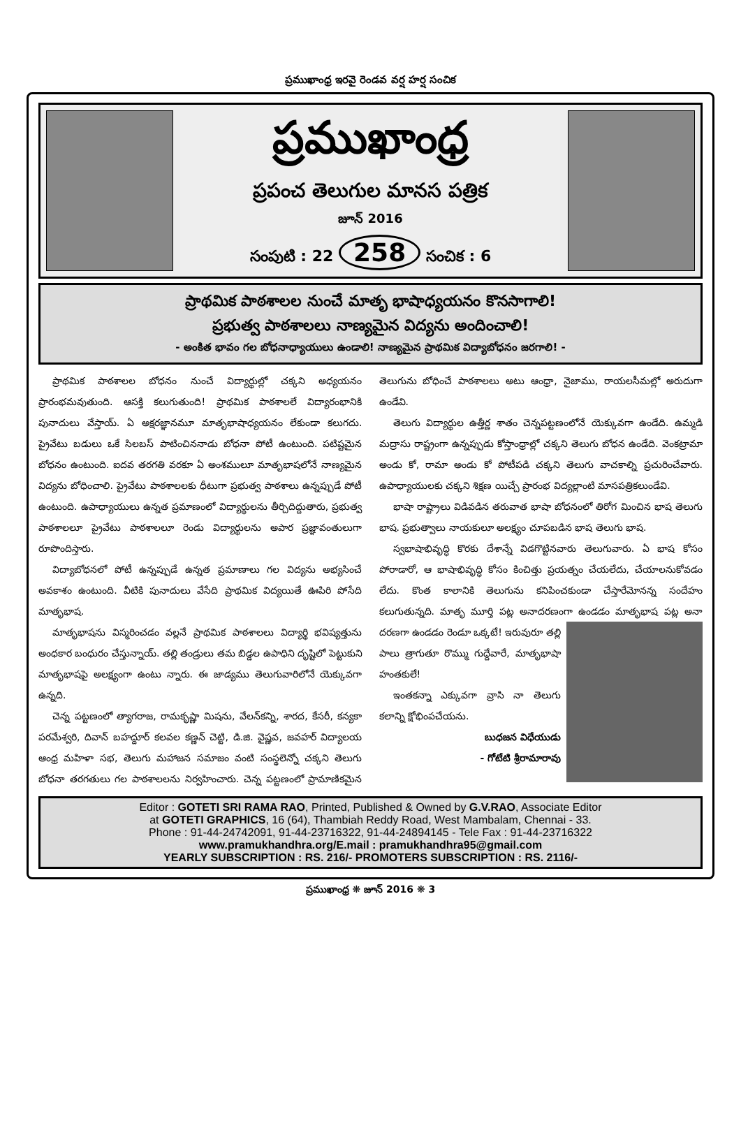ప్రముఖాంధ్ర ఇరవై రెండవ వర్ష హర్ష సంచిక
ప్రముఖాంధ్ర
ప్రపంచ తెలుగుల మానస పత్రిక
జూన్ 2016
సంపుటి : 22 258 సంచిక : 6
ప్రాథమిక పాఠశాలల నుంచే మాతృ భాషాధ్యయనం కొనసాగాలి!
ప్రభుత్వ పాఠశాలలు నాణ్యమైన విద్యను అందించాలి!
- అంకిత భావం గల బోధనాధ్యాయులు ఉండాలి! నాణ్యమైన ప్రాథమిక విద్యాబోధనం జరగాలి! -
ప్రాథమిక పాఠశాలల బోధనం నుంచే విద్యార్థుల్లో చక్కని అధ్యయనం ప్రారంభమవుతుంది. ఆసక్తి కలుగుతుంది! ప్రాథమిక పాఠశాలలే విద్యారంభానికి పునాదులు వేస్తాయ్. ఏ అక్షరజ్ఞానమూ మాతృభాషాధ్యయనం లేకుండా కలుగదు. ప్రైవేటు బడులు ఒకే సిలబస్ పాటించిననాడు బోధనా పోటీ ఉంటుంది. పటిష్టమైన బోధనం ఉంటుంది. ఐదవ తరగతి వరకూ ఏ అంశములూ మాతృభాషలోనే నాణ్యమైన విద్యను బోధించాలి. ప్రైవేటు పాఠశాలలకు ధీటుగా ప్రభుత్వ పాఠశాలు ఉన్నప్పుడే పోటీ ఉంటుంది. ఉపాధ్యాయులు ఉన్నత ప్రమాణంలో విద్యార్థులను తీర్చిదిద్దుతారు, ప్రభుత్వ పాఠశాలలూ ప్రైవేటు పాఠశాలలూ రెండు విద్యార్థులను అపార ప్రజ్ఞావంతులుగా రూపొందిస్తారు.
విద్యాబోధనలో పోటీ ఉన్నప్పుడే ఉన్నత ప్రమాణాలు గల విద్యను అభ్యసించే అవకాశం ఉంటుంది. వీటికి పునాదులు వేసేది ప్రాథమిక విద్యయితే ఊపిరి పోసేది మాతృభాష.
మాతృభాషను విస్మరించడం వల్లనే ప్రాథమిక పాఠశాలలు విద్యార్థి భవిష్యత్తును అంధకార బంధురం చేస్తున్నాయ్. తల్లి తండ్రులు తమ బిడ్డల ఉపాధిని దృష్టిలో పెట్టుకుని మాతృభాషపై అలక్ష్యంగా ఉంటు న్నారు. ఈ జాడ్యము తెలుగువారిలోనే యెక్కువగా ఉన్నది.
చెన్న పట్టణంలో త్యాగరాజ, రామకృష్ణా మిషను, వేలన్‌కన్ని, శారద, కేసరీ, కన్యకా పరమేశ్వరి, దివాన్ బహద్దూర్ కలవల కణ్ణన్ చెట్టి, డి.జి. వైష్ణవ, జవహర్ విద్యాలయ ఆంధ్ర మహిళా సభ, తెలుగు మహాజన సమాజం వంటి సంస్థలెన్నో చక్కని తెలుగు బోధనా తరగతులు గల పాఠశాలలను నిర్వహించారు. చెన్న పట్టణంలో ప్రామాణికమైన తెలుగును బోధించే పాఠశాలలు అటు ఆంధ్రా, నైజాము, రాయలసీమల్లో అరుదుగా ఉండేవి.
తెలుగు విద్యార్థుల ఉత్తీర్ణ శాతం చెన్నపట్టణంలోనే యెక్కువగా ఉండేది. ఉమ్మడి మద్రాసు రాష్ట్రంగా ఉన్నప్పుడు కోస్తాంధ్రాల్లో చక్కని తెలుగు బోధన ఉండేది. వెంకట్రామా అండు కో, రామా అండు కో పోటీపడి చక్కని తెలుగు వాచకాల్ని ప్రచురించేవారు. ఉపాధ్యాయులకు చక్కని శిక్షణ యిచ్చే ప్రారంభ విద్యల్లాంటి మాసపత్రికలుండేవి.
భాషా రాష్ట్రాలు విడివడిన తరువాత భాషా బోధనంలో తిరోగ మించిన భాష తెలుగు భాష. ప్రభుత్వాలు నాయకులూ అలక్ష్యం చూపబడిన భాష తెలుగు భాష.
స్వభాషాభివృద్ధి కొరకు దేశాన్నే విడగొట్టినవారు తెలుగువారు. ఏ భాష కోసం పోరాడారో, ఆ భాషాభివృద్ధి కోసం కించిత్తు ప్రయత్నం చేయలేదు, చేయాలనుకోవడం లేదు. కొంత కాలానికి తెలుగును కనిపించకుండా చేస్తారేమోనన్న సందేహం కలుగుతున్నది. మాతృ మూర్తి పట్ల అనాదరణంగా ఉండడం మాతృభాష పట్ల అనా దరణగా ఉండడం రెండూ ఒక్కటే! ఇరువురూ తల్లి పాలు త్రాగుతూ రొమ్ము గుద్దేవారే, మాతృభాషా హంతకులే!
ఇంతకన్నా ఎక్కువగా వ్రాసి నా తెలుగు కలాన్ని క్షోభింపచేయను.
బుధజన విధేయుడు
- గోటేటి శ్రీరామారావు
Editor : GOTETI SRI RAMA RAO, Printed, Published & Owned by G.V.RAO, Associate Editor
at GOTETI GRAPHICS, 16 (64), Thambiah Reddy Road, West Mambalam, Chennai - 33.
Phone : 91-44-24742091, 91-44-23716322, 91-44-24894145 - Tele Fax : 91-44-23716322
www.pramukhandhra.org/E.mail : pramukhandhra95@gmail.com
YEARLY SUBSCRIPTION : RS. 216/- PROMOTERS SUBSCRIPTION : RS. 2116/-
ప్రముఖాంధ్ర ❋ జూన్ 2016 ❋ 3